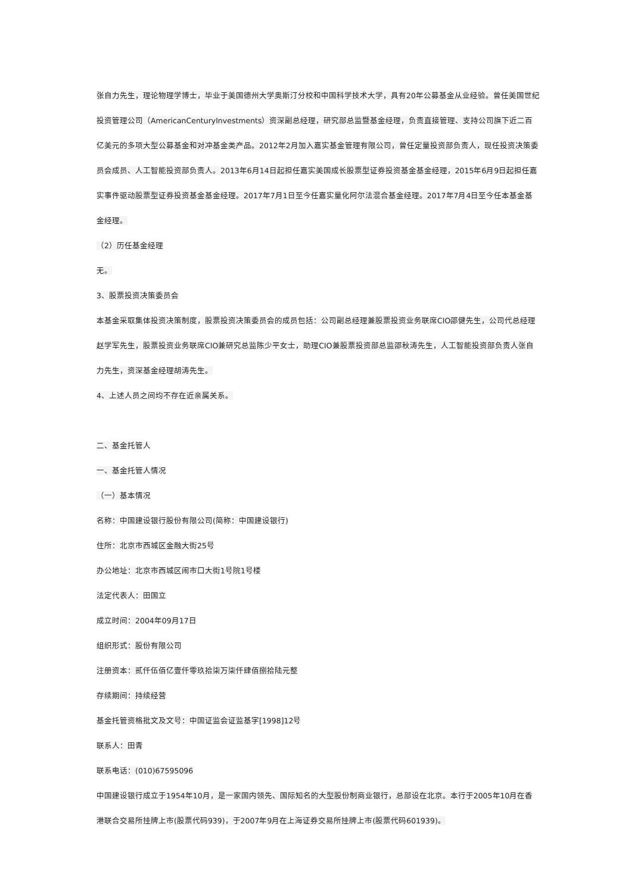张自力先生，理论物理学博士，毕业于美国德州大学奥斯汀分校和中国科学技术大学，具有20年公募基金从业经验。曾任美国世纪投资管理公司（AmericanCenturyInvestments）资深副总经理，研究部总监暨基金经理，负责直接管理、支持公司旗下近二百亿美元的多项大型公募基金和对冲基金类产品。2012年2月加入嘉实基金管理有限公司，曾任定量投资部负责人，现任投资决策委员会成员、人工智能投资部负责人。2013年6月14日起担任嘉实美国成长股票型证券投资基金基金经理，2015年6月9日起担任嘉实事件驱动股票型证券投资基金基金经理。2017年7月1日至今任嘉实量化阿尔法混合基金经理。2017年7月4日至今任本基金基金经理。
（2）历任基金经理
无。
3、股票投资决策委员会
本基金采取集体投资决策制度，股票投资决策委员会的成员包括：公司副总经理兼股票投资业务联席CIO邵健先生，公司代总经理赵学军先生，股票投资业务联席CIO兼研究总监陈少平女士，助理CIO兼股票投资部总监邵秋涛先生，人工智能投资部负责人张自力先生，资深基金经理胡涛先生。
4、上述人员之间均不存在近亲属关系。
二、基金托管人
一、基金托管人情况
（一）基本情况
名称：中国建设银行股份有限公司(简称：中国建设银行)
住所：北京市西城区金融大街25号
办公地址：北京市西城区闹市口大街1号院1号楼
法定代表人：田国立
成立时间：2004年09月17日
组织形式：股份有限公司
注册资本：贰仟伍佰亿壹仟零玖拾柒万柒仟肆佰捌拾陆元整
存续期间：持续经营
基金托管资格批文及文号：中国证监会证监基字[1998]12号
联系人：田青
联系电话：(010)67595096
中国建设银行成立于1954年10月，是一家国内领先、国际知名的大型股份制商业银行，总部设在北京。本行于2005年10月在香港联合交易所挂牌上市(股票代码939)，于2007年9月在上海证券交易所挂牌上市(股票代码601939)。